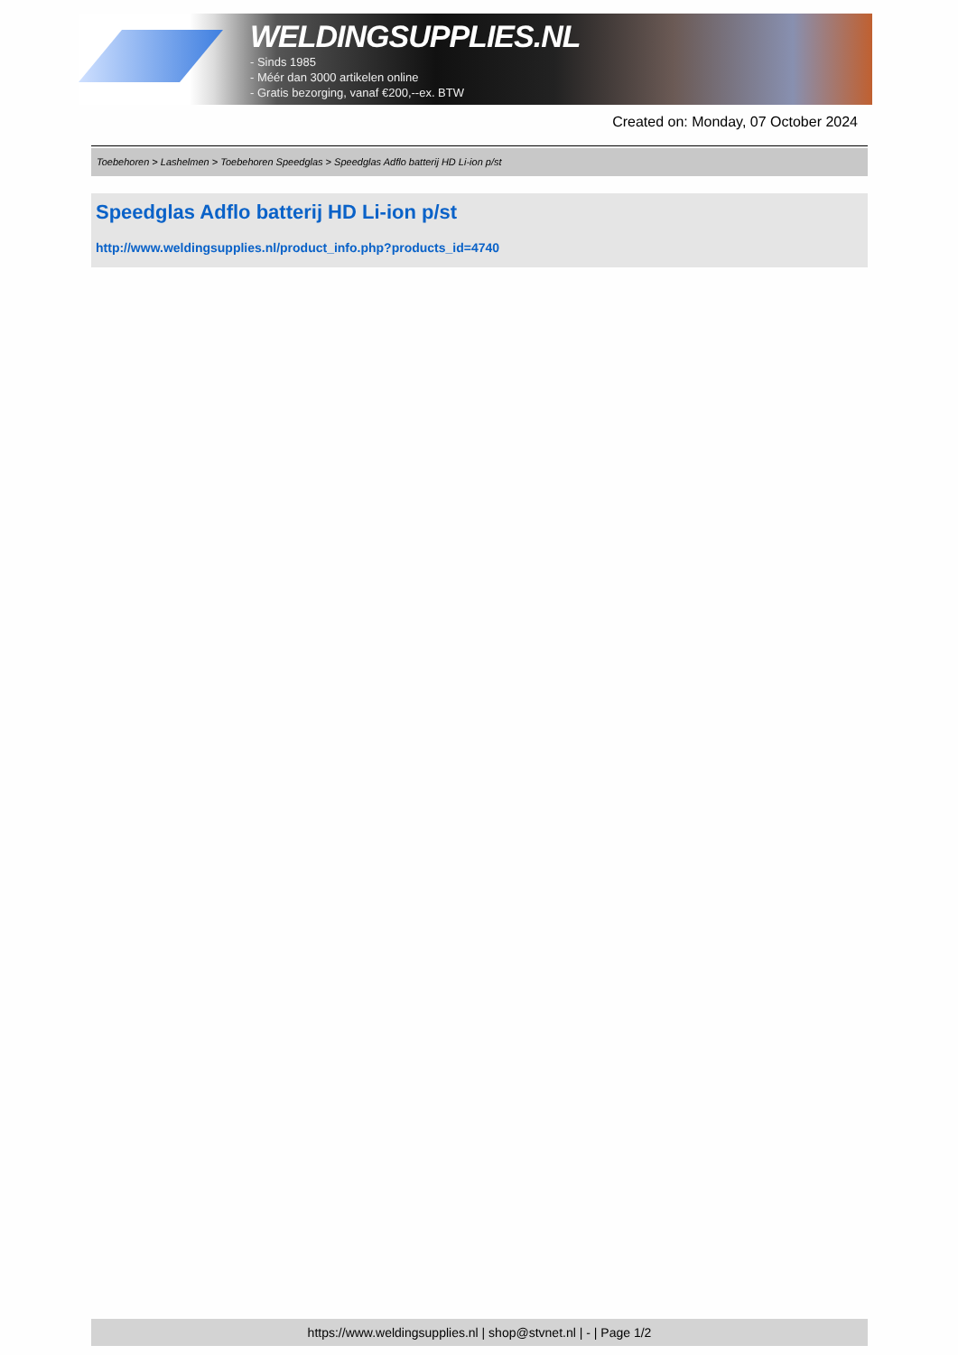WELDINGSUPPLIES.NL
- Sinds 1985
- Méér dan 3000 artikelen online
- Gratis bezorging, vanaf €200,--ex. BTW
Created on: Monday, 07 October 2024
Toebehoren > Lashelmen > Toebehoren Speedglas > Speedglas Adflo batterij HD Li-ion p/st
Speedglas Adflo batterij HD Li-ion p/st
http://www.weldingsupplies.nl/product_info.php?products_id=4740
https://www.weldingsupplies.nl | shop@stvnet.nl | - | Page 1/2